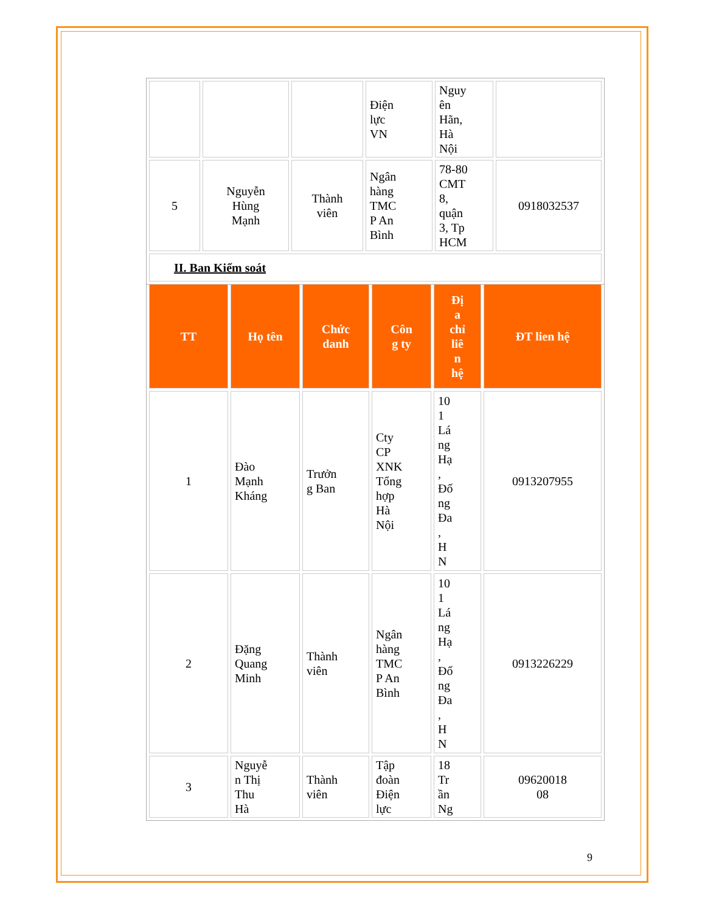| | | | Điện lực VN | Nguy ên Hãn, Hà Nội | |
| 5 | Nguyễn Hùng Mạnh | Thành viên | Ngân hàng TMC P An Bình | 78-80 CMT 8, quận 3, Tp HCM | 0918032537 |
| II. Ban Kiểm soát | | | | | |
| TT | Họ tên | Chức danh | Côn g ty | Đị a chỉ liê n hệ | ĐT lien hệ |
| --- | --- | --- | --- | --- | --- |
| 1 | Đào Mạnh Kháng | Trưởn g Ban | Cty CP XNK Tổng hợp Hà Nội | 10 1 Lá ng Hạ , Đố ng Đa , H N | 0913207955 |
| 2 | Đặng Quang Minh | Thành viên | Ngân hàng TMC P An Bình | 10 1 Lá ng Hạ , Đố ng Đa , H N | 0913226229 |
| 3 | Nguyễ n Thị Thu Hà | Thành viên | Tập đoàn Điện lực | 18 Tr ần Ng | 09620018 08 |
9